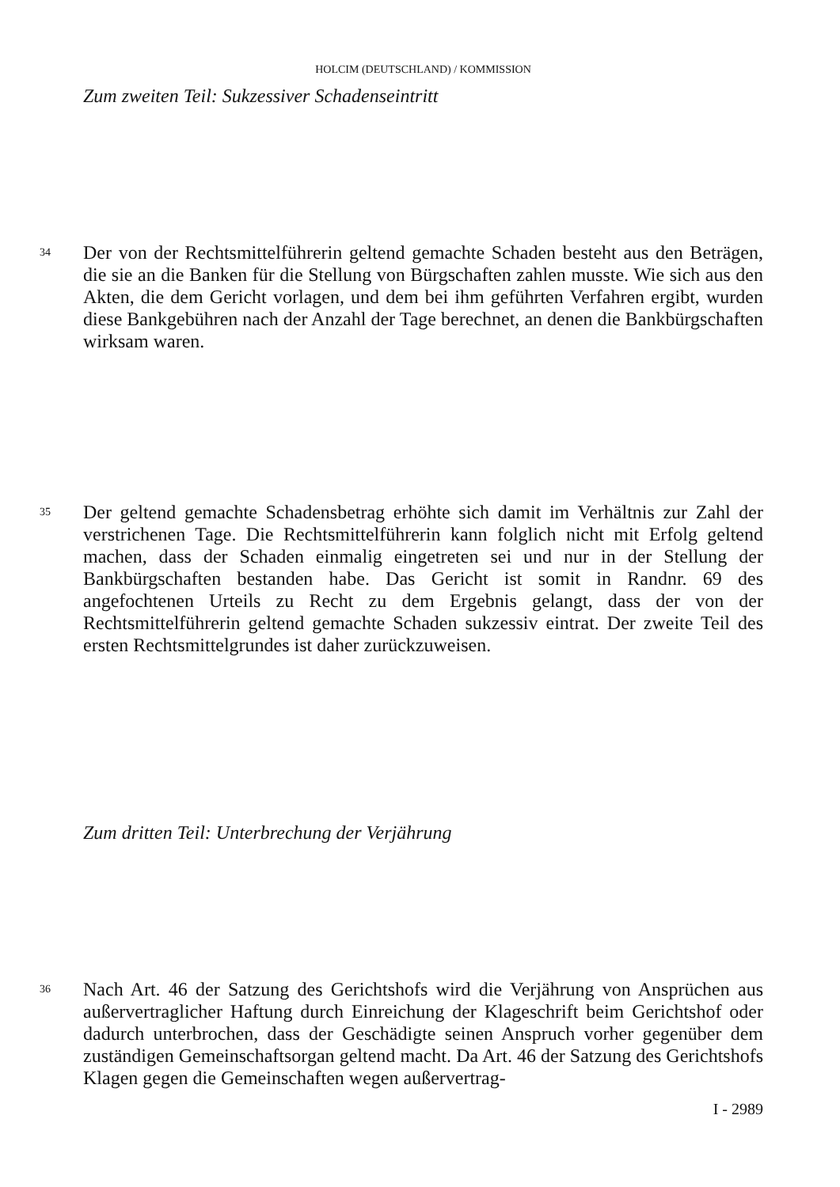HOLCIM (DEUTSCHLAND) / KOMMISSION
Zum zweiten Teil: Sukzessiver Schadenseintritt
34
Der von der Rechtsmittelführerin geltend gemachte Schaden besteht aus den Beträgen, die sie an die Banken für die Stellung von Bürgschaften zahlen musste. Wie sich aus den Akten, die dem Gericht vorlagen, und dem bei ihm geführten Verfahren ergibt, wurden diese Bankgebühren nach der Anzahl der Tage berechnet, an denen die Bankbürgschaften wirksam waren.
35
Der geltend gemachte Schadensbetrag erhöhte sich damit im Verhältnis zur Zahl der verstrichenen Tage. Die Rechtsmittelführerin kann folglich nicht mit Erfolg geltend machen, dass der Schaden einmalig eingetreten sei und nur in der Stellung der Bankbürgschaften bestanden habe. Das Gericht ist somit in Randnr. 69 des angefochtenen Urteils zu Recht zu dem Ergebnis gelangt, dass der von der Rechtsmittelführerin geltend gemachte Schaden sukzessiv eintrat. Der zweite Teil des ersten Rechtsmittelgrundes ist daher zurückzuweisen.
Zum dritten Teil: Unterbrechung der Verjährung
36
Nach Art. 46 der Satzung des Gerichtshofs wird die Verjährung von Ansprüchen aus außervertraglicher Haftung durch Einreichung der Klageschrift beim Gerichtshof oder dadurch unterbrochen, dass der Geschädigte seinen Anspruch vorher gegenüber dem zuständigen Gemeinschaftsorgan geltend macht. Da Art. 46 der Satzung des Gerichtshofs Klagen gegen die Gemeinschaften wegen außervertrag-
I - 2989